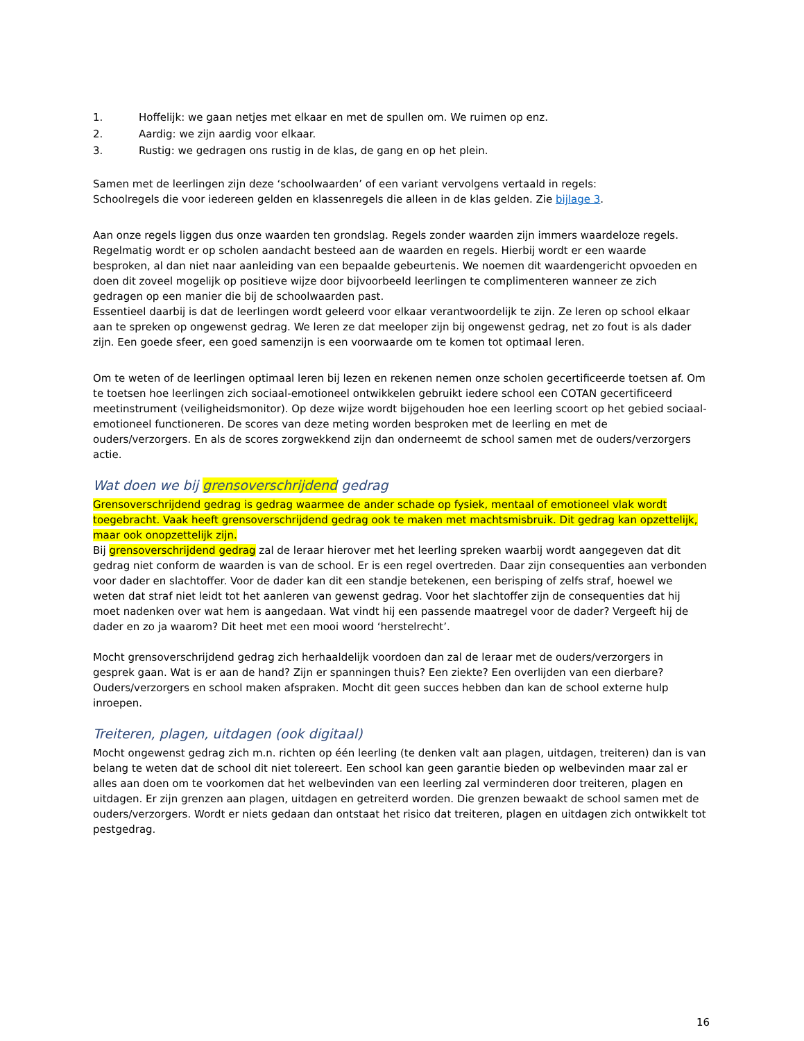1. Hoffelijk: we gaan netjes met elkaar en met de spullen om. We ruimen op enz.
2. Aardig: we zijn aardig voor elkaar.
3. Rustig: we gedragen ons rustig in de klas, de gang en op het plein.
Samen met de leerlingen zijn deze ‘schoolwaarden’ of een variant vervolgens vertaald in regels:
Schoolregels die voor iedereen gelden en klassenregels die alleen in de klas gelden. Zie bijlage 3.
Aan onze regels liggen dus onze waarden ten grondslag. Regels zonder waarden zijn immers waardeloze regels. Regelmatig wordt er op scholen aandacht besteed aan de waarden en regels. Hierbij wordt er een waarde besproken, al dan niet naar aanleiding van een bepaalde gebeurtenis. We noemen dit waardengericht opvoeden en doen dit zoveel mogelijk op positieve wijze door bijvoorbeeld leerlingen te complimenteren wanneer ze zich gedragen op een manier die bij de schoolwaarden past.
Essentieel daarbij is dat de leerlingen wordt geleerd voor elkaar verantwoordelijk te zijn. Ze leren op school elkaar aan te spreken op ongewenst gedrag. We leren ze dat meeloper zijn bij ongewenst gedrag, net zo fout is als dader zijn. Een goede sfeer, een goed samenzijn is een voorwaarde om te komen tot optimaal leren.
Om te weten of de leerlingen optimaal leren bij lezen en rekenen nemen onze scholen gecertificeerde toetsen af. Om te toetsen hoe leerlingen zich sociaal-emotioneel ontwikkelen gebruikt iedere school een COTAN gecertificeerd meetinstrument (veiligheidsmonitor). Op deze wijze wordt bijgehouden hoe een leerling scoort op het gebied sociaal-emotioneel functioneren. De scores van deze meting worden besproken met de leerling en met de ouders/verzorgers. En als de scores zorgwekkend zijn dan onderneemt de school samen met de ouders/verzorgers actie.
Wat doen we bij grensoverschrijdend gedrag
Grensoverschrijdend gedrag is gedrag waarmee de ander schade op fysiek, mentaal of emotioneel vlak wordt toegebracht. Vaak heeft grensoverschrijdend gedrag ook te maken met machtsmisbruik. Dit gedrag kan opzettelijk, maar ook onopzettelijk zijn.
Bij grensoverschrijdend gedrag zal de leraar hierover met het leerling spreken waarbij wordt aangegeven dat dit gedrag niet conform de waarden is van de school. Er is een regel overtreden. Daar zijn consequenties aan verbonden voor dader en slachtoffer. Voor de dader kan dit een standje betekenen, een berisping of zelfs straf, hoewel we weten dat straf niet leidt tot het aanleren van gewenst gedrag. Voor het slachtoffer zijn de consequenties dat hij moet nadenken over wat hem is aangedaan. Wat vindt hij een passende maatregel voor de dader? Vergeeft hij de dader en zo ja waarom? Dit heet met een mooi woord ‘herstelrecht’.
Mocht grensoverschrijdend gedrag zich herhaaldelijk voordoen dan zal de leraar met de ouders/verzorgers in gesprek gaan. Wat is er aan de hand? Zijn er spanningen thuis? Een ziekte? Een overlijden van een dierbare? Ouders/verzorgers en school maken afspraken. Mocht dit geen succes hebben dan kan de school externe hulp inroepen.
Treiteren, plagen, uitdagen (ook digitaal)
Mocht ongewenst gedrag zich m.n. richten op één leerling (te denken valt aan plagen, uitdagen, treiteren) dan is van belang te weten dat de school dit niet tolereert. Een school kan geen garantie bieden op welbevinden maar zal er alles aan doen om te voorkomen dat het welbevinden van een leerling zal verminderen door treiteren, plagen en uitdagen. Er zijn grenzen aan plagen, uitdagen en getreiterd worden. Die grenzen bewaakt de school samen met de ouders/verzorgers. Wordt er niets gedaan dan ontstaat het risico dat treiteren, plagen en uitdagen zich ontwikkelt tot pestgedrag.
16